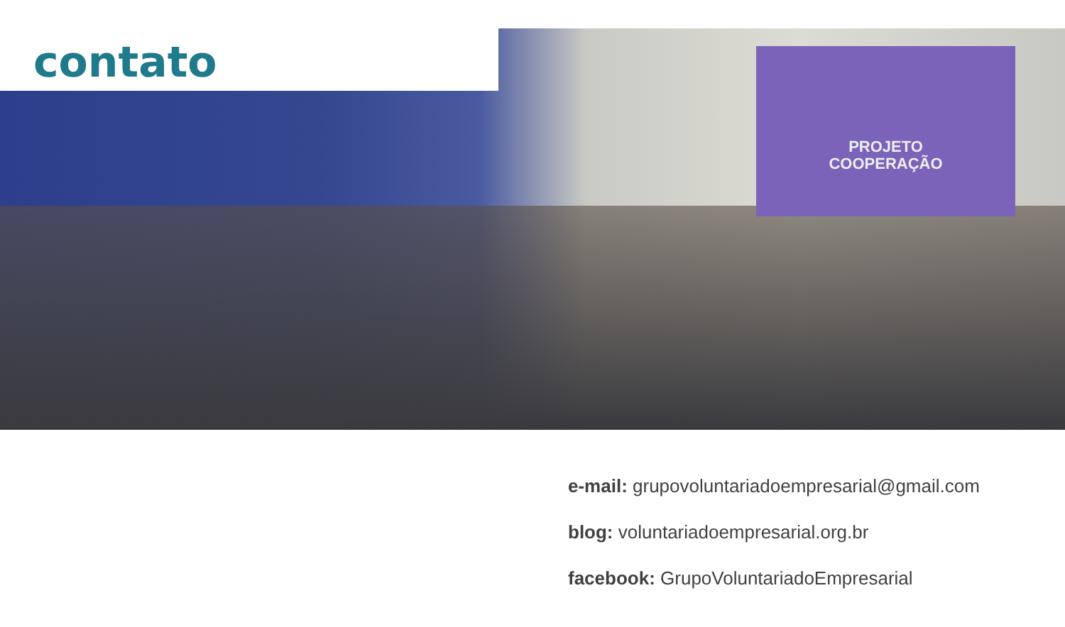PROJETO
COOPERAÇÃO
contato
e-mail: grupovoluntariadoempresarial@gmail.com
blog: voluntariadoempresarial.org.br
facebook: GrupoVoluntariadoEmpresarial